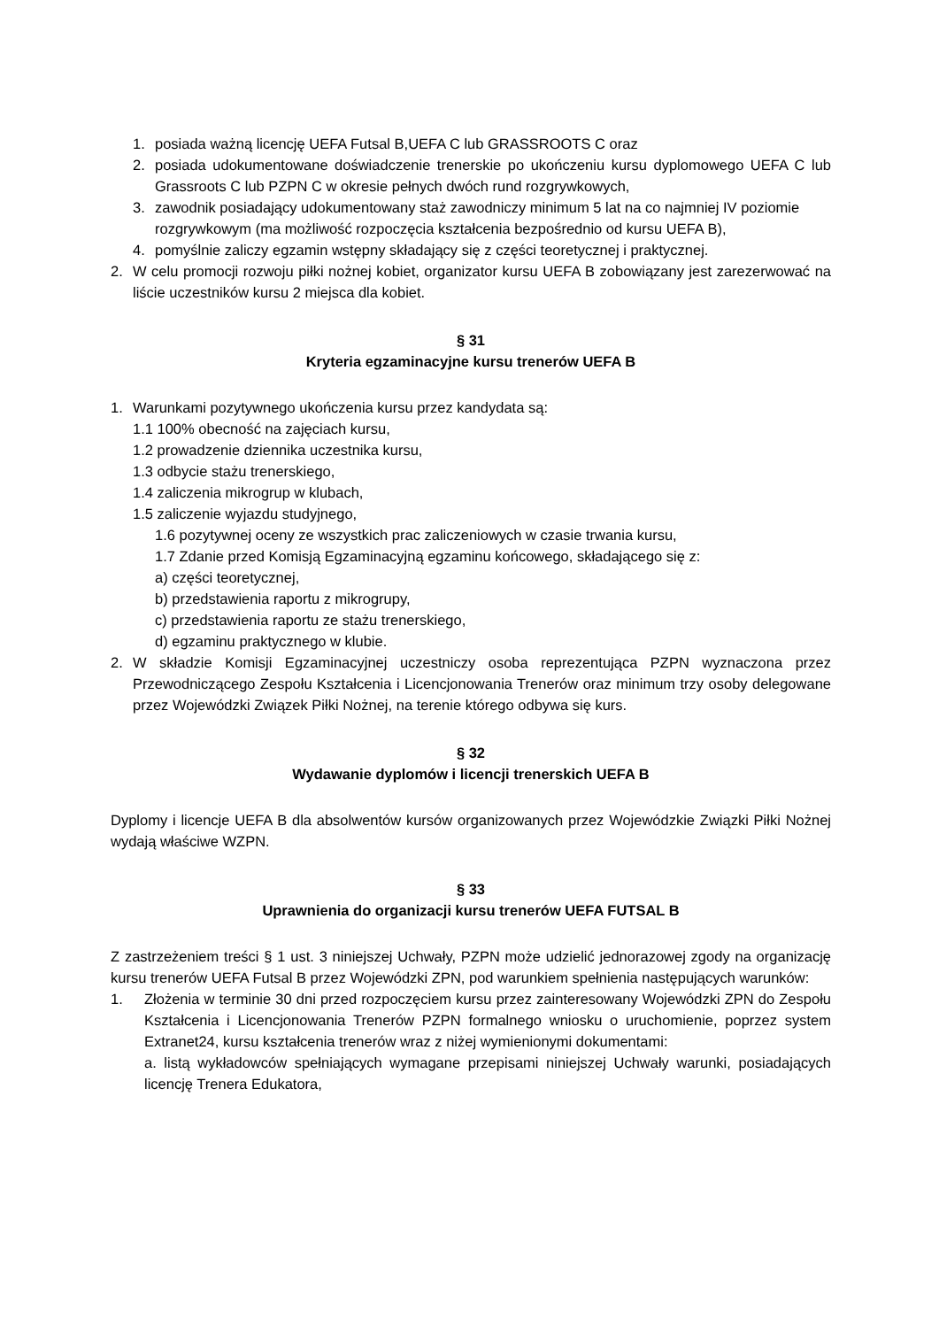1. posiada ważną licencję UEFA Futsal B,UEFA C lub GRASSROOTS C oraz
2. posiada udokumentowane doświadczenie trenerskie po ukończeniu kursu dyplomowego UEFA C lub Grassroots C lub PZPN C w okresie pełnych dwóch rund rozgrywkowych,
3. zawodnik posiadający udokumentowany staż zawodniczy minimum 5 lat na co najmniej IV poziomie rozgrywkowym (ma możliwość rozpoczęcia kształcenia bezpośrednio od kursu UEFA B),
4. pomyślnie zaliczy egzamin wstępny składający się z części teoretycznej i praktycznej.
2. W celu promocji rozwoju piłki nożnej kobiet, organizator kursu UEFA B zobowiązany jest zarezerwować na liście uczestników kursu 2 miejsca dla kobiet.
§ 31
Kryteria egzaminacyjne kursu trenerów UEFA B
1. Warunkami pozytywnego ukończenia kursu przez kandydata są:
1.1 100% obecność na zajęciach kursu,
1.2 prowadzenie dziennika uczestnika kursu,
1.3 odbycie stażu trenerskiego,
1.4 zaliczenia mikrogrup w klubach,
1.5 zaliczenie wyjazdu studyjnego,
1.6 pozytywnej oceny ze wszystkich prac zaliczeniowych w czasie trwania kursu,
1.7 Zdanie przed Komisją Egzaminacyjną egzaminu końcowego, składającego się z:
a) części teoretycznej,
b) przedstawienia raportu z mikrogrupy,
c) przedstawienia raportu ze stażu trenerskiego,
d) egzaminu praktycznego w klubie.
2. W składzie Komisji Egzaminacyjnej uczestniczy osoba reprezentująca PZPN wyznaczona przez Przewodniczącego Zespołu Kształcenia i Licencjonowania Trenerów oraz minimum trzy osoby delegowane przez Wojewódzki Związek Piłki Nożnej, na terenie którego odbywa się kurs.
§ 32
Wydawanie dyplomów i licencji trenerskich UEFA B
Dyplomy i licencje UEFA B dla absolwentów kursów organizowanych przez Wojewódzkie Związki Piłki Nożnej wydają właściwe WZPN.
§ 33
Uprawnienia do organizacji kursu trenerów UEFA FUTSAL B
Z zastrzeżeniem treści § 1 ust. 3 niniejszej Uchwały, PZPN może udzielić jednorazowej zgody na organizację kursu trenerów UEFA Futsal B przez Wojewódzki ZPN, pod warunkiem spełnienia następujących warunków:
1. Złożenia w terminie 30 dni przed rozpoczęciem kursu przez zainteresowany Wojewódzki ZPN do Zespołu Kształcenia i Licencjonowania Trenerów PZPN formalnego wniosku o uruchomienie, poprzez system Extranet24, kursu kształcenia trenerów wraz z niżej wymienionymi dokumentami:
a. listą wykładowców spełniających wymagane przepisami niniejszej Uchwały warunki, posiadających licencję Trenera Edukatora,